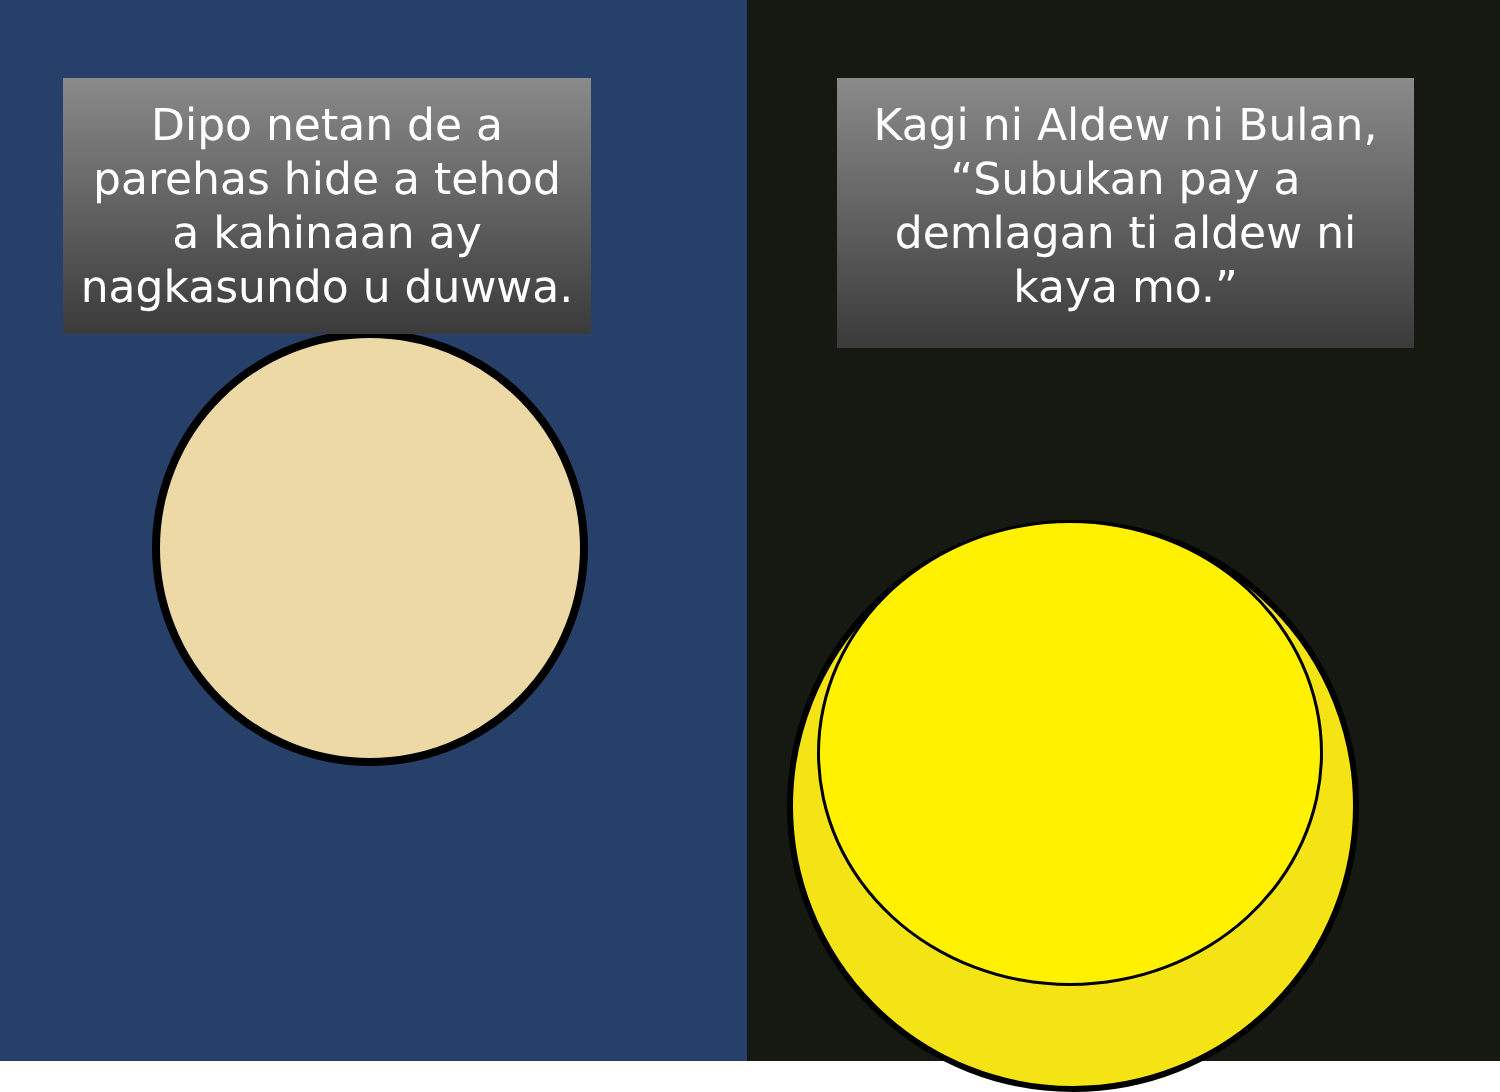Dipo netan de a parehas hide a tehod a kahinaan ay nagkasundo u duwwa.
Kagi ni Aldew ni Bulan, “Subukan pay a demlagan ti aldew ni kaya mo.”